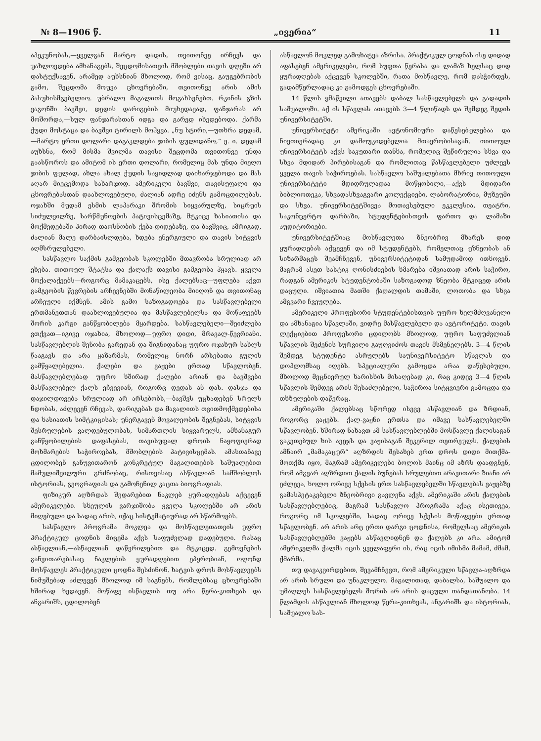№ 8—1906 წ. „ივერია“11
აპეკუნობას,—ყველგან მარტო დადის, თვითონვე ირჩევს და უახლოვდება ამხანაგებს, შეცდომისათვის მშობლები თავის დღეში არ დასტუქსავენ, არამედ აუხსნიან მხოლოდ, რომ ვისაც, გაუგებრობის გამო, შეცდომა მოუვა ცხოვრებაში, თვითონვე არის ამის პასუხისმგებელიო. უბრალო მაგალითს მოგახსენებთ. რკინის გზის ვაგონში ბავშვი, დედის დარიგების მიუხედავად, ფანჯარას არ მოშორდა,—სულ ფანჯარასთან იდგა და გარედ იხედებოდა. ქარმა ქუდი მოსტაცა და ბავშვი ტირილს მოჰყვა. „ნუ სტირი,—უთხრა დედამ,—მარტო ერთი დოლარი დაგაკლდება ჯიბის ფულიდანო,“ ე. ი. დედამ აუხსნა, რომ მისმა შვილმა თავისი შეცდომა თვითონვე უნდა გაასწოროს და ამიტომ ის ერთი დოლარი, რომელიც მას უნდა მიეღო ჯიბის ფულად, ახლა ახალ ქუდის საყიდლად დაიხარჯებოდა და მას აღარ მიეცემოდა სახარჯოდ. ამერიკელი ბავშვი, თავისუფალი და ცხოვრებასთან დაახლოვებული, ძალიან ადრე იძენს გამოცდილებას. ოჯახში მუდამ ესმის ლაპარაკი შრომის სიყვარულზე, სიცრუის სიძულვილზე, სარწმუნოების პატივისცემაზე, მტკიცე ხასიათისა და მოქმედებაში პირად თაოსნობის ქება-დიდებაზე, და ბავშვიც, ამრიგად, ძალიან მალე დარბაისლდება, ხდება ენერგიული და თავის სიტყვის აღმსრულებელი.
სასწავლო საქმის გამგეობას სკოლებში მთავრობა სრულიად არ ეხება. თითოულ შტატსა და ქალაქს თავისი გამგეობა ჰყავს. ყველა მოქალაქეებს—როგორც მამაკაცებს, ისე ქალებსაც—უფლება აქვთ გამგეობის წევრების არჩევნებში მონაწილეობა მიიღონ და თვითონაც არჩეული იქმნენ. ამის გამო საზოგადოება და სასწავლებელი ერთმანეთთან დაახლოვებულია და მასწავლებელსა და მოწაფეებს შორის კარგი განწყობილება მყარდება. სასწავლებელი—შეიძლება ვთქვათ—იგივე ოჯახია, მხოლოდ—უფრო დიდი, მრავალ-წევრიანი. სასწავლებლის შენობა გარედან და შიგნიდანაც უფრო ოჯახურ სახლს წააგავს და არა ყაზარმას, რომელიც ნორჩ არსებათა გულის გამწყალებელია. ქალები და ვაჟები ერთად სწავლობენ. მასწავლებლებად უფრო ხშირად ქალები არიან და ბავშვები მასწავლებელ ქალს ეჩვევიან, როგორც დედას ან დას. დასჯა და დაჯილდოვება სრულიად არ არსებობს,—ბავშვს უცხადებენ სრულს ნდობას, აძლევენ რჩევას, დარიგებას და მაგალითს თვითმოქმედებისა და ხასიათის სიმტკიცისას; უნერგავენ მოვალეობის შეგნებას, სიტყვის შესრულების ვალდებულობას, სიმართლის სიყვარულს, ამხანაგურ განწყობილების დაფასებას, თავისუფალ დროის ნაყოფიერად მოხმარების საჭიროებას, მშობლების პატივისცემას. ამასთანავე ცდილობენ განუვითარონ კონკრეტულ მაგალითების საშუალებით მამულიშვილური გრძნობაც, რისთვისაც ასწავლიან სამშობლოს ისტორიას, გეოგრაფიას და გამოჩენილ კაცთა ბიოგრაფიას.
ფიზიკურ აღზრდას შედარებით ნაკლებ ყურადღებას აქცევენ ამერიკელები. სხეულის ვარჯიშობა ყველა სკოლებში არ არის მიღებული და სადაც არის, იქაც სისტემატიურად არ სწარმოებს.
სასწავლო პროგრამა მოკლეა და მოსწავლეთათვის უფრო პრაქტიკულ ცოდნის მიცემა აქვს საფუძვლად დადებული. რასაც ასწავლიან,—ასწავლიან დაწვრილებით და მტკიცედ. გემოვნების განვითარებასაც ნაკლების ყურადღებით ეპყრობიან, ოღონდ მოსწავლეს პრაქტიკული ცოდნა შესძინონ. ხატვის დროს მოსწავლეებს ნიმუშებად აძლევენ მხოლოდ იმ საგნებს, რომლებსაც ცხოვრებაში ხშირად ხედავენ. მოწაფე ისწავლის თუ არა წერა-კითხვას და ანგარიშს, ცდილობენ
ასწავლონ მოკლედ გამოხატვა აზრისა. პრაქტიკულ ცოდნას ისე დიდად აფასებენ ამერიკელები, რომ სუფთა წერასა და ლამაზ ხელსაც დიდ ყურადღებას აქცევენ სკოლებში, რათა მოსწავლე, რომ დასჭირდეს, გადამწერლადაც კი გამოდგეს ცხოვრებაში.
14 წლის ყმაწვილი ათავებს დაბალ სასწავლებელს და გადადის საშუალოში. აქ ის სწავლას ათავებს 3—4 წლიწადს და შემდეგ შედის უნივერსიტეტში.
უნივერსიტეტი ამერიკაში ავტონომიური დაწესებულებაა და ნივთიერადაც კი დამოუკიდებელია მთავრობისაგან. თითოულ უნივერსიტეტს აქვს საკუთარი თანხა, რომელიც შეწირულია სხვა და სხვა მდიდარ პირებისაგან და რომლითაც წასწავლებელი უძლევს ყველა თავის საჭიროებას. სასწავლო საშუალებათა მხრივ თითოული უნივერსიტეტი მდიდრულადაა მოწყობილი,—აქვს მდიდარი ბიბლიოთეკა, სხვადასხვაგვარი კოლექციები, ლაბორატორია, მუზეუმი და სხვა. უნივერსიტეტშივეა მოთავსებული ეკკლესია, თეატრი, საკონცერტო დარბაზი, სტუდენტებისთვის ფართო და ლამაზი აუდიტორიები.
უნივერსიტეტშიაც მოსწავლეთა ზნეობრივ მხარეს დიდ ყურადღებას აქცევენ და იმ სტუდენტებს, რომელთაც უზნეობას ან სიზარმაცეს შეამჩნევენ, უნივერსიტეტიდან სამუდამოდ ითხოვენ. მაგრამ ასეთ სასტიკ ღონისძიების ხმარება იშვიათად არის საჭირო, რადგან ამერიკის სტუდენტობაში საზოგადოდ ზნეობა მტკიცედ არის დაცული. იშვიათია მათში ქაღალდის თამაში, ლოთობა და სხვა ამგვარი ჩვეულება.
ამერიკელი პროფესორი სტუდენტებისთვის უფრო ხელმძღვანელი და ამხანაგია სწავლაში, ვიდრე მასწავლებელი და ავტორიტეტი. თავის ლექციებით პროფესორი ცდილობს მხოლოდ, უფრო საფუძვლიან სწავლის შეძენის სურვილი გაუღვიძოს თავის მსმენელებს. 3—4 წლის შემდეგ სტუდენტი ასრულებს საუნივერსიტეტო სწავლას და დოპლომსაც იღებს. სპეციალური გამოცდა არაა დაწესებული, მხოლოდ მეცნიერულ ხარისხის მისაღებად კი, რაც კიდევ 3—4 წლის სწავლის შემდეგ არის შესაძლებელი, საჭიროა სიტყვიერი გამოცდა და თხზულების დაწერაც.
ამერიკაში ქალებსაც სწორედ ისევე ასწავლიან და ზრდიან, როგორც ვაჟებს. ქალ-ვაჟნი ერთსა და იმავე სასწავლებელში სწავლობენ. ხშირად ნახავთ ამ სასწავლებლებში მოსწავლე ქალისაგან გაკეთებულ ხის ავეჯს და ვაჟისაგან შეკერილ თეთრეულს. ქალების ამნაირ „მამაკაცურ“ აღზრდის შესახებ ერთ დროს დიდი მითქმა-მოთქმა იყო, მაგრამ ამერიკელები ბოლოს მაინც იმ აზრს დაადგნენ, რომ ამგვარ აღზრდით ქალის ბუნებას სრულებით არავითარი ზიანი არ ეძლევა, ხოლო ორივე სქესის ერთ სასწავლებელში სწავლებას ვაჟებზე გამასპეტაკებელი ზნეობრივი გავლენა აქვს. ამერიკაში არის ქალების სასწავლებლებიც, მაგრამ სასწავლო პროგრამა აქაც ისეთივეა, როგორც იმ სკოლებში, სადაც ორივე სქესის მოწაფეები ერთად სწავლობენ. არ არის არც ერთი დარგი ცოდნისა, რომელსაც ამერიკის სასწავლებლებში ვაჟებს ასწავლიდნენ და ქალებს კი არა. ამიტომ ამერიკელმა ქალმა იცის ყველაფერი ის, რაც იცის იმისმა მამამ, ძმამ, ქმარმა.
თუ დავაკვირდებით, შევამჩნევთ, რომ ამერიკული სწავლა-აღზრდა არ არის სრული და უნაკლულო. მაგალითად, დაბალსა, საშუალო და უმაღლეს სასწავლებელს შორის არ არის დაცული თანდათანობა. 14 წლამდის ასწავლიან მხოლოდ წერა-კითხვას, ანგარიშს და ისტორიას, საშუალო სას-